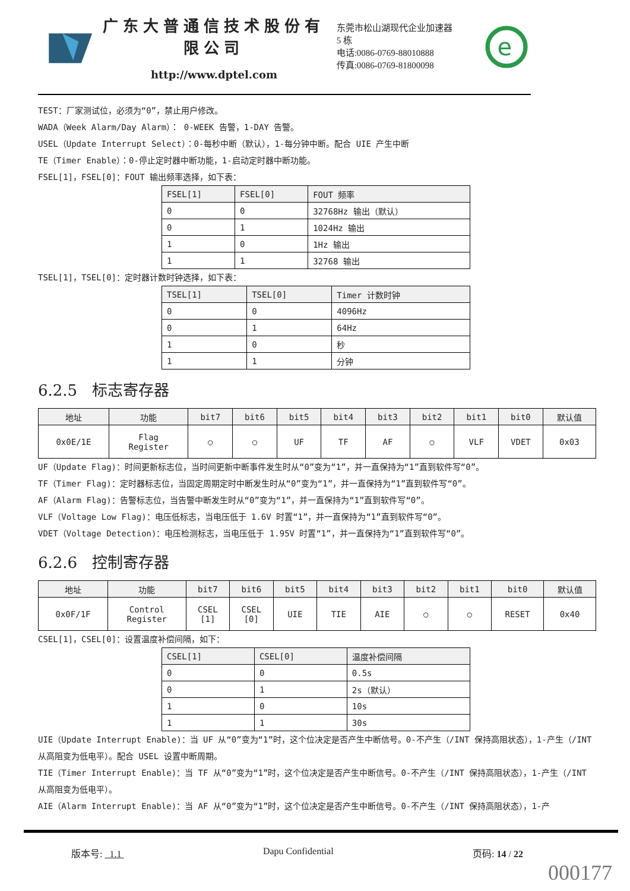广东大普通信技术股份有限公司
http://www.dptel.com
东莞市松山湖现代企业加速器 5 栋
电话:0086-0769-88010888
传真:0086-0769-81800098
e
TEST：厂家测试位，必须为“0”，禁止用户修改。
WADA（Week Alarm/Day Alarm）： 0-WEEK 告警，1-DAY 告警。
USEL（Update Interrupt Select）：0-每秒中断（默认），1-每分钟中断。配合 UIE 产生中断
TE（Timer Enable）：0-停止定时器中断功能，1-启动定时器中断功能。
FSEL[1]，FSEL[0]：FOUT 输出频率选择，如下表：
| FSEL[1] | FSEL[0] | FOUT 频率 |
| --- | --- | --- |
| 0 | 0 | 32768Hz 输出（默认） |
| 0 | 1 | 1024Hz 输出 |
| 1 | 0 | 1Hz 输出 |
| 1 | 1 | 32768 输出 |
TSEL[1]，TSEL[0]：定时器计数时钟选择，如下表：
| TSEL[1] | TSEL[0] | Timer 计数时钟 |
| --- | --- | --- |
| 0 | 0 | 4096Hz |
| 0 | 1 | 64Hz |
| 1 | 0 | 秒 |
| 1 | 1 | 分钟 |
6.2.5 标志寄存器
| 地址 | 功能 | bit7 | bit6 | bit5 | bit4 | bit3 | bit2 | bit1 | bit0 | 默认值 |
| --- | --- | --- | --- | --- | --- | --- | --- | --- | --- | --- |
| 0x0E/1E | Flag Register | ○ | ○ | UF | TF | AF | ○ | VLF | VDET | 0x03 |
UF（Update Flag)：时间更新标志位，当时间更新中断事件发生时从“0”变为“1”，并一直保持为“1”直到软件写“0”。
TF（Timer Flag)：定时器标志位，当固定周期定时中断发生时从“0”变为“1”，并一直保持为“1”直到软件写“0”。
AF（Alarm Flag)：告警标志位，当告警中断发生时从“0”变为“1”，并一直保持为“1”直到软件写“0”。
VLF（Voltage Low Flag)：电压低标志，当电压低于 1.6V 时置“1”，并一直保持为“1”直到软件写“0”。
VDET（Voltage Detection)：电压检测标志，当电压低于 1.95V 时置“1”，并一直保持为“1”直到软件写“0”。
6.2.6 控制寄存器
| 地址 | 功能 | bit7 | bit6 | bit5 | bit4 | bit3 | bit2 | bit1 | bit0 | 默认值 |
| --- | --- | --- | --- | --- | --- | --- | --- | --- | --- | --- |
| 0x0F/1F | Control Register | CSEL [1] | CSEL [0] | UIE | TIE | AIE | ○ | ○ | RESET | 0x40 |
CSEL[1]，CSEL[0]：设置温度补偿间隔，如下：
| CSEL[1] | CSEL[0] | 温度补偿间隔 |
| --- | --- | --- |
| 0 | 0 | 0.5s |
| 0 | 1 | 2s（默认） |
| 1 | 0 | 10s |
| 1 | 1 | 30s |
UIE（Update Interrupt Enable)：当 UF 从“0”变为“1”时，这个位决定是否产生中断信号。0-不产生（/INT 保持高阻状态），1-产生（/INT 从高阻变为低电平）。配合 USEL 设置中断周期。
TIE（Timer Interrupt Enable)：当 TF 从“0”变为“1”时，这个位决定是否产生中断信号。0-不产生（/INT 保持高阻状态），1-产生（/INT 从高阻变为低电平）。
AIE（Alarm Interrupt Enable)：当 AF 从“0”变为“1”时，这个位决定是否产生中断信号。0-不产生（/INT 保持高阻状态），1-产
版本号: 1.1 Dapu Confidential 页码: 14 / 22
000177